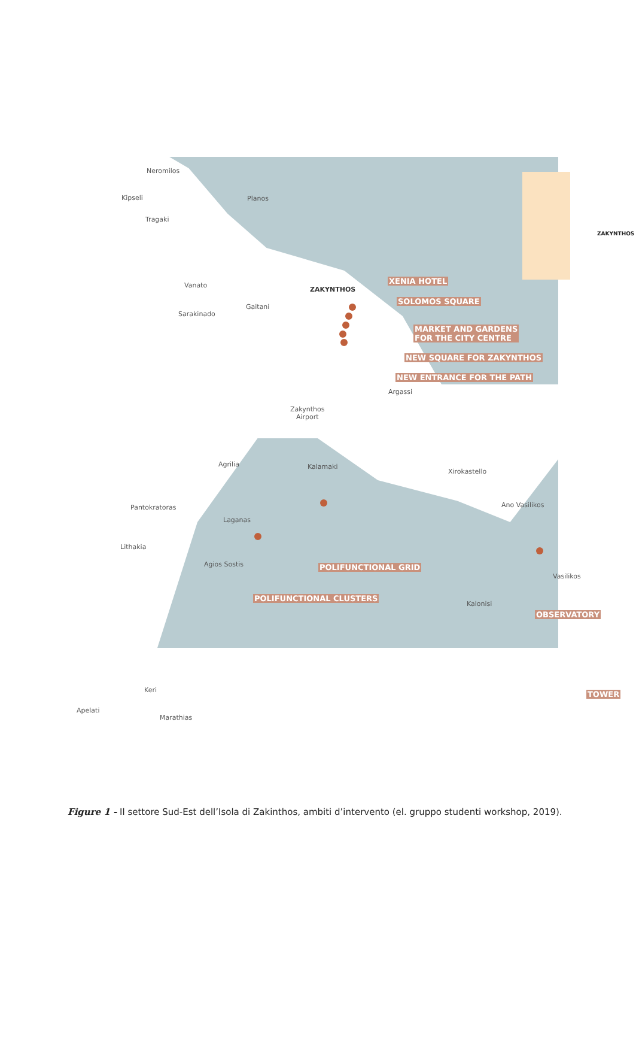Neromilos
Kipseli Planos
Tragaki
ZAKYNTHOS
Vanato
ZAKYNTHOS
XENIA HOTEL
SOLOMOS SQUARE
Gaitani
Sarakinado
MARKET AND GARDENS
FOR THE CITY CENTRE
NEW SQUARE FOR ZAKYNTHOS
NEW ENTRANCE FOR THE PATH
Argassi
Zakynthos
Airport
Agrilia Kalamaki
Xirokastello
Pantokratoras Ano Vasilikos
Laganas
Lithakia
Agios Sostis POLIFUNCTIONAL GRID
Vasilikos
POLIFUNCTIONAL CLUSTERS
Kalonisi
OBSERVATORY
Keri TOWER
Apelati
Marathias
Figure 1 - Il settore Sud-Est dell’Isola di Zakinthos, ambiti d’intervento (el. gruppo studenti workshop, 2019).